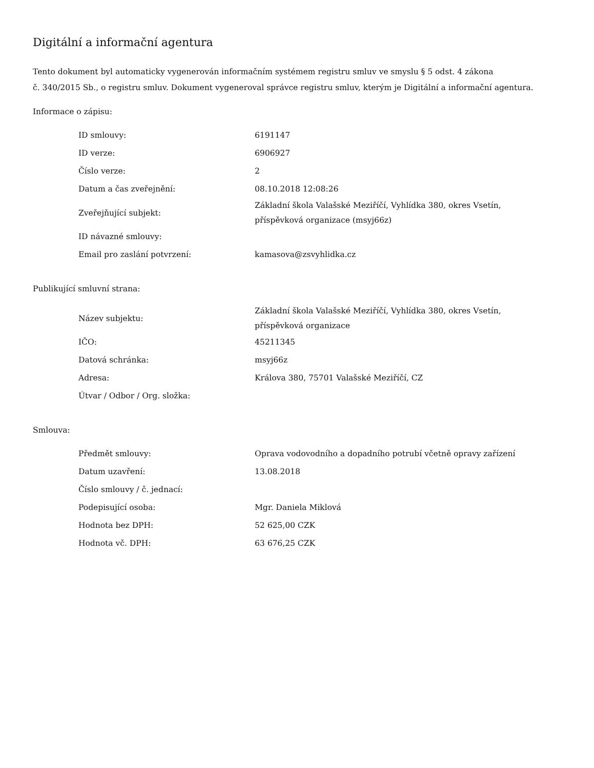Digitální a informační agentura
Tento dokument byl automaticky vygenerován informačním systémem registru smluv ve smyslu § 5 odst. 4 zákona
č. 340/2015 Sb., o registru smluv. Dokument vygeneroval správce registru smluv, kterým je Digitální a informační agentura.
Informace o zápisu:
| ID smlouvy: | 6191147 |
| ID verze: | 6906927 |
| Číslo verze: | 2 |
| Datum a čas zveřejnění: | 08.10.2018 12:08:26 |
| Zveřejňující subjekt: | Základní škola Valašské Meziříčí, Vyhlídka 380, okres Vsetín, příspěvková organizace (msyj66z) |
| ID návazné smlouvy: | |
| Email pro zaslání potvrzení: | kamasova@zsvyhlidka.cz |
Publikující smluvní strana:
| Název subjektu: | Základní škola Valašské Meziříčí, Vyhlídka 380, okres Vsetín, příspěvková organizace |
| IČO: | 45211345 |
| Datová schránka: | msyj66z |
| Adresa: | Králova 380, 75701 Valašské Meziříčí, CZ |
| Útvar / Odbor / Org. složka: | |
Smlouva:
| Předmět smlouvy: | Oprava vodovodního a dopadního potrubí včetně opravy zařízení |
| Datum uzavření: | 13.08.2018 |
| Číslo smlouvy / č. jednací: | |
| Podepisující osoba: | Mgr. Daniela Miklová |
| Hodnota bez DPH: | 52 625,00 CZK |
| Hodnota vč. DPH: | 63 676,25 CZK |